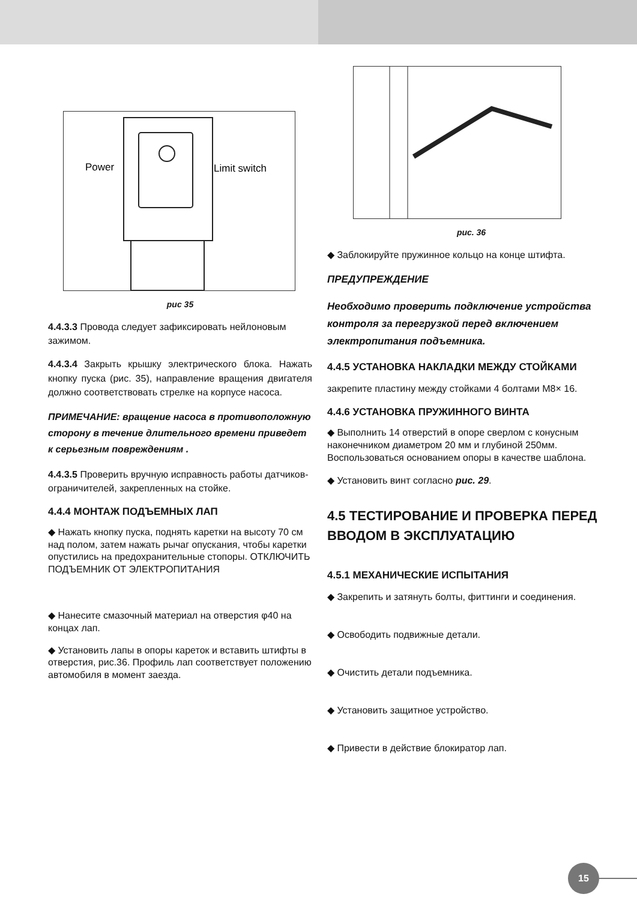Power
Limit switch
рис 35
4.4.3.3 Провода следует зафиксировать нейлоновым зажимом.
4.4.3.4 Закрыть крышку электрического блока. Нажать кнопку пуска (рис. 35), направление вращения двигателя должно соответствовать стрелке на корпусе насоса.
ПРИМЕЧАНИЕ: вращение насоса в противоположную сторону в течение длительного времени приведет к серьезным повреждениям .
4.4.3.5 Проверить вручную исправность работы датчиков-ограничителей, закрепленных на стойке.
4.4.4 МОНТАЖ ПОДЪЕМНЫХ ЛАП
◆ Нажать кнопку пуска, поднять каретки на высоту 70 см над полом, затем нажать рычаг опускания, чтобы каретки опустились на предохранительные стопоры. ОТКЛЮЧИТЬ ПОДЪЕМНИК ОТ ЭЛЕКТРОПИТАНИЯ
◆ Нанесите смазочный материал на отверстия φ40 на концах лап.
◆ Установить лапы в опоры кареток и вставить штифты в отверстия, рис.36. Профиль лап соответствует положению автомобиля в момент заезда.
рис. 36
◆ Заблокируйте пружинное кольцо на конце штифта.
ПРЕДУПРЕЖДЕНИЕ
Необходимо проверить подключение устройства контроля за перегрузкой перед включением электропитания подъемника.
4.4.5 УСТАНОВКА НАКЛАДКИ МЕЖДУ СТОЙКАМИ
закрепите пластину между стойками 4 болтами M8× 16.
4.4.6 УСТАНОВКА ПРУЖИННОГО ВИНТА
◆ Выполнить 14 отверстий в опоре сверлом с конусным наконечником диаметром 20 мм и глубиной 250мм. Воспользоваться основанием опоры в качестве шаблона.
◆ Установить винт согласно рис. 29.
4.5 ТЕСТИРОВАНИЕ И ПРОВЕРКА ПЕРЕД ВВОДОМ В ЭКСПЛУАТАЦИЮ
4.5.1 МЕХАНИЧЕСКИЕ ИСПЫТАНИЯ
◆ Закрепить и затянуть болты, фиттинги и соединения.
◆ Освободить подвижные детали.
◆ Очистить детали подъемника.
◆ Установить защитное устройство.
◆ Привести в действие блокиратор лап.
15